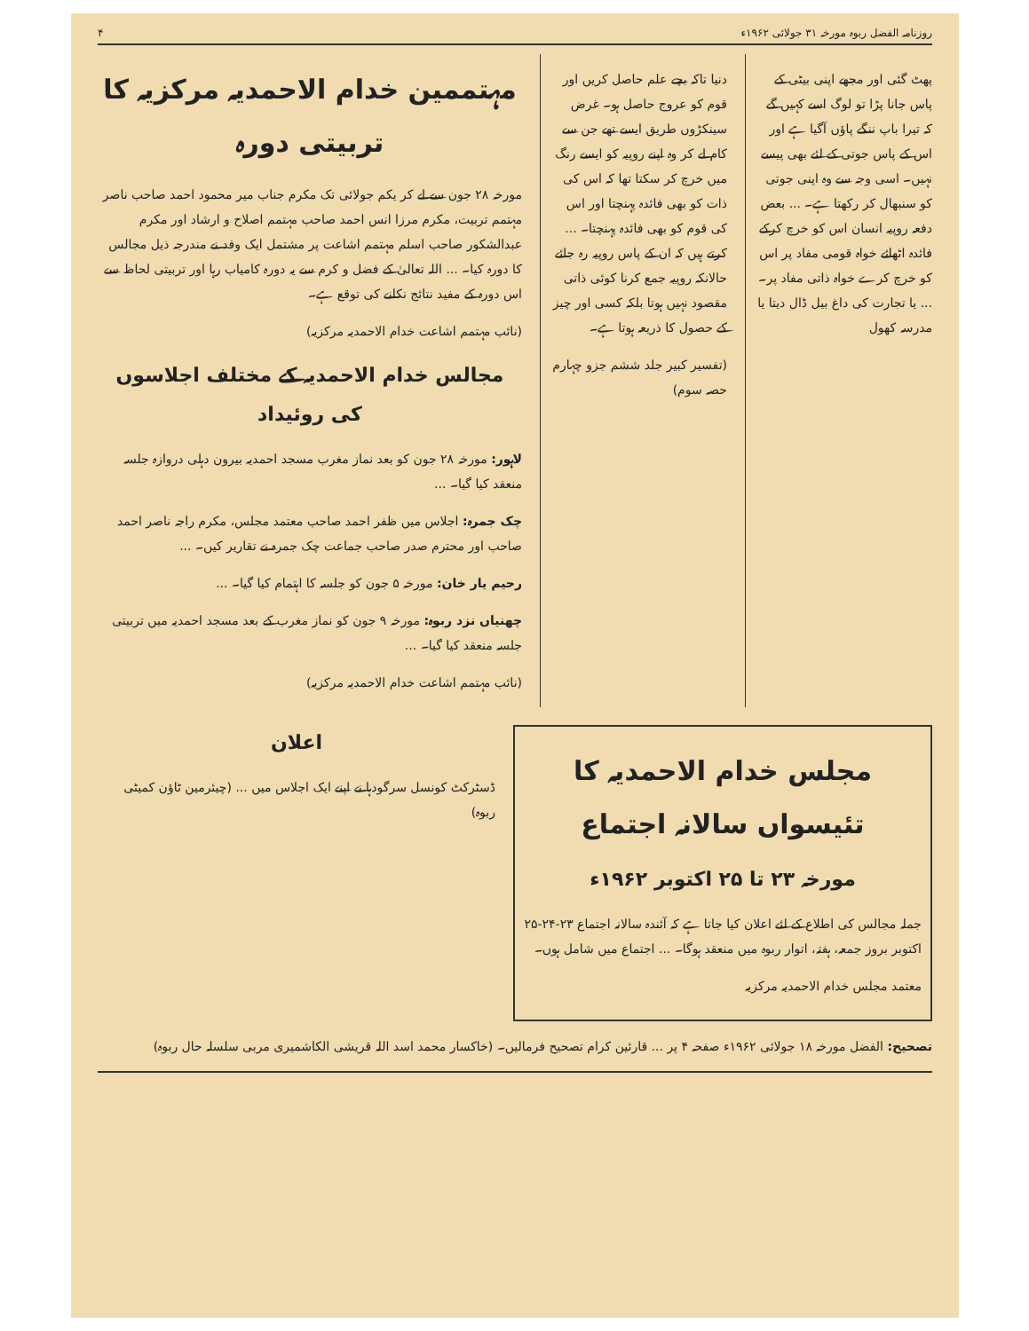روزنامہ الفضل ربوہ مورخہ ۳۱ جولائی ۱۹۶۲ء ۴
پھٹ گئی اور مجھے اپنی بیٹی کے پاس جانا پڑا تو لوگ اسے کہیں گے کہ تیرا باپ ننگے پاؤں آگیا ہے اور اس کے پاس جوتی کے لئے بھی پیسے نہیں۔ اسی وجہ سے وہ اپنی جوتی کو سنبھال کر رکھتا ہے۔ ... بعض دفعہ روپیہ انسان اس کو خرچ کرکے فائدہ اٹھائے خواہ قومی مفاد پر اس کو خرچ کرے خواہ ذاتی مفاد پر۔ ... یا تجارت کی داغ بیل ڈال دیتا یا مدرسہ کھول
دنیا تاکہ بچے علم حاصل کریں اور قوم کو عروج حاصل ہو۔ غرض سینکڑوں طریق ایسے تھے جن سے کام لے کر وہ اپنے روپیہ کو ایسے رنگ میں خرچ کر سکتا تھا کہ اس کی ذات کو بھی فائدہ پہنچتا اور اس کی قوم کو بھی فائدہ پہنچتا۔ ... کرتے ہیں کہ ان کے پاس روپیہ رہ جائے حالانکہ روپیہ جمع کرنا کوئی ذاتی مقصود نہیں ہوتا بلکہ کسی اور چیز کے حصول کا ذریعہ ہوتا ہے۔
(تفسیر کبیر جلد ششم جزو چہارم حصہ سوم)
مہتممین خدام الاحمدیہ مرکزیہ کا تربیتی دورہ
مورخہ ۲۸ جون سے لے کر یکم جولائی تک مکرم جناب میر محمود احمد صاحب ناصر مہتمم تربیت، مکرم مرزا انس احمد صاحب مہتمم اصلاح و ارشاد اور مکرم عبدالشکور صاحب اسلم مہتمم اشاعت پر مشتمل ایک وفد نے مندرجہ ذیل مجالس کا دورہ کیا۔ ... اللہ تعالیٰ کے فضل و کرم سے یہ دورہ کامیاب رہا اور تربیتی لحاظ سے اس دورہ کے مفید نتائج نکلنے کی توقع ہے۔
(نائب مہتمم اشاعت خدام الاحمدیہ مرکزیہ)
مجالس خدام الاحمدیہ کے مختلف اجلاسوں کی روئیداد
لاہور: مورخہ ۲۸ جون کو بعد نماز مغرب مسجد احمدیہ بیرون دہلی دروازہ جلسہ منعقد کیا گیا۔ ...
چک جمرہ: اجلاس میں ظفر احمد صاحب معتمد مجلس، مکرم راجہ ناصر احمد صاحب اور محترم صدر صاحب جماعت چک جمرہ نے تقاریر کیں۔ ...
رحیم یار خان: مورخہ ۵ جون کو جلسہ کا اہتمام کیا گیا۔ ...
چھنیاں نزد ربوہ: مورخہ ۹ جون کو نماز مغرب کے بعد مسجد احمدیہ میں تربیتی جلسہ منعقد کیا گیا۔ ...
(نائب مہتمم اشاعت خدام الاحمدیہ مرکزیہ)
مجلس خدام الاحمدیہ کا تئیسواں سالانہ اجتماع
مورخہ ۲۳ تا ۲۵ اکتوبر ۱۹۶۲ء
جملہ مجالس کی اطلاع کے لئے اعلان کیا جاتا ہے کہ آئندہ سالانہ اجتماع ۲۳-۲۴-۲۵ اکتوبر بروز جمعہ، ہفتہ، اتوار ربوہ میں منعقد ہوگا۔ ... اجتماع میں شامل ہوں۔
معتمد مجلس خدام الاحمدیہ مرکزیہ
اعلان
ڈسٹرکٹ کونسل سرگودہا نے اپنے ایک اجلاس میں ... (چیئرمین ٹاؤن کمیٹی ربوہ)
تصحیح: الفضل مورخہ ۱۸ جولائی ۱۹۶۲ء صفحہ ۴ پر ... قارئین کرام تصحیح فرمالیں۔ (خاکسار محمد اسد اللہ قریشی الکاشمیری مربی سلسلہ حال ربوہ)